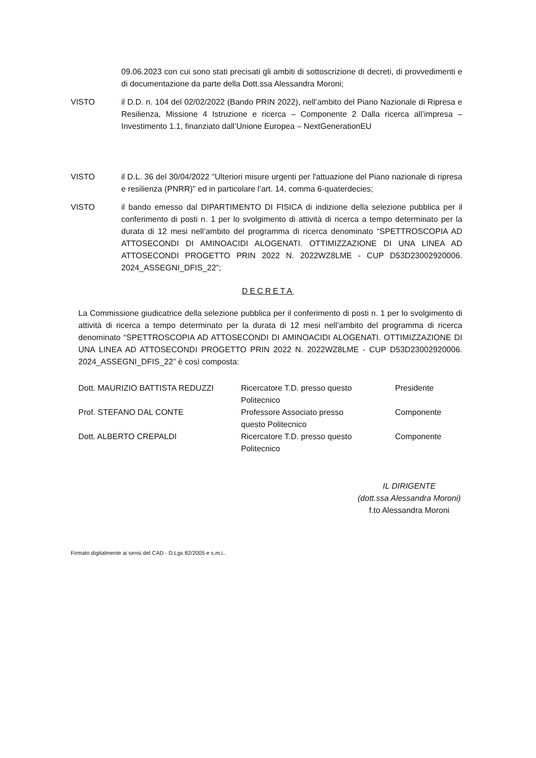09.06.2023 con cui sono stati precisati gli ambiti di sottoscrizione di decreti, di provvedimenti e di documentazione da parte della Dott.ssa Alessandra Moroni;
VISTO il D.D. n. 104 del 02/02/2022 (Bando PRIN 2022), nell’ambito del Piano Nazionale di Ripresa e Resilienza, Missione 4 Istruzione e ricerca – Componente 2 Dalla ricerca all’impresa – Investimento 1.1, finanziato dall’Unione Europea – NextGenerationEU
VISTO il D.L. 36 del 30/04/2022 "Ulteriori misure urgenti per l'attuazione del Piano nazionale di ripresa e resilienza (PNRR)" ed in particolare l’art. 14, comma 6-quaterdecies;
VISTO il bando emesso dal DIPARTIMENTO DI FISICA di indizione della selezione pubblica per il conferimento di posti n. 1 per lo svolgimento di attività di ricerca a tempo determinato per la durata di 12 mesi nell’ambito del programma di ricerca denominato “SPETTROSCOPIA AD ATTOSECONDI DI AMINOACIDI ALOGENATI. OTTIMIZZAZIONE DI UNA LINEA AD ATTOSECONDI PROGETTO PRIN 2022 N. 2022WZ8LME - CUP D53D23002920006. 2024_ASSEGNI_DFIS_22”;
DECRETA
La Commissione giudicatrice della selezione pubblica per il conferimento di posti n. 1 per lo svolgimento di attività di ricerca a tempo determinato per la durata di 12 mesi nell’ambito del programma di ricerca denominato “SPETTROSCOPIA AD ATTOSECONDI DI AMINOACIDI ALOGENATI. OTTIMIZZAZIONE DI UNA LINEA AD ATTOSECONDI PROGETTO PRIN 2022 N. 2022WZ8LME - CUP D53D23002920006. 2024_ASSEGNI_DFIS_22” è così composta:
| Dott. MAURIZIO BATTISTA REDUZZI | Ricercatore T.D. presso questo Politecnico | Presidente |
| Prof. STEFANO DAL CONTE | Professore Associato presso questo Politecnico | Componente |
| Dott. ALBERTO CREPALDI | Ricercatore T.D. presso questo Politecnico | Componente |
IL DIRIGENTE
(dott.ssa Alessandra Moroni)
f.to Alessandra Moroni
Firmato digitalmente ai sensi del CAD - D.Lgs 82/2005 e s.m.i..